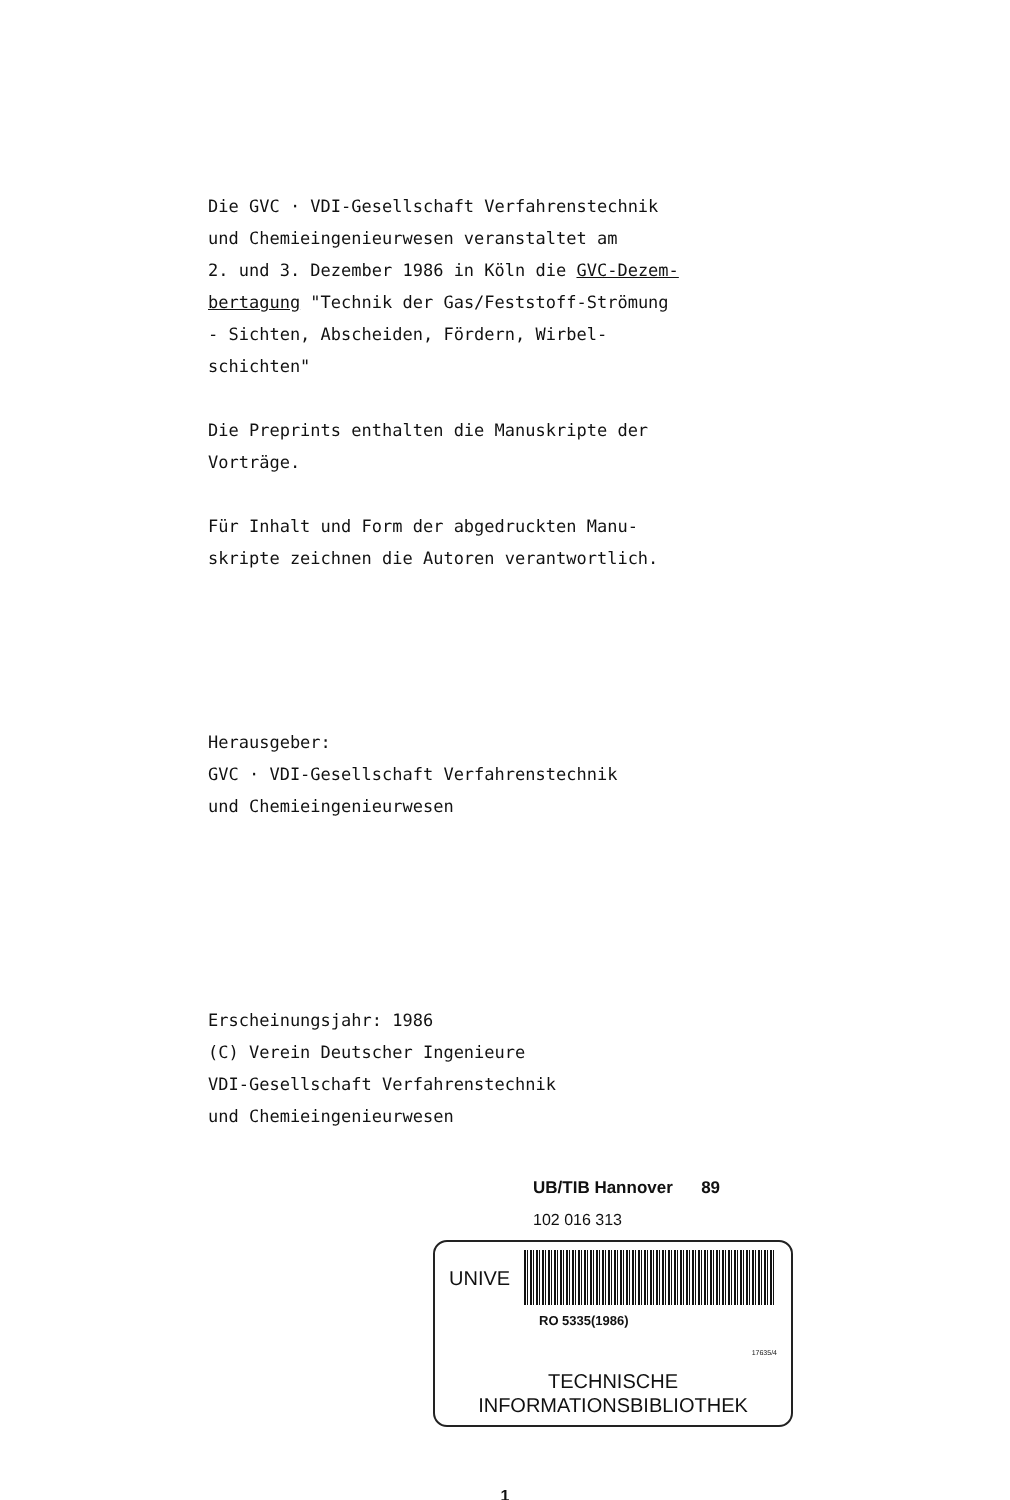Die GVC · VDI-Gesellschaft Verfahrenstechnik
und Chemieingenieurwesen veranstaltet am
2. und 3. Dezember 1986 in Köln die GVC-Dezem-
bertagung "Technik der Gas/Feststoff-Strömung
- Sichten, Abscheiden, Fördern, Wirbel-
schichten"
Die Preprints enthalten die Manuskripte der
Vorträge.
Für Inhalt und Form der abgedruckten Manu-
skripte zeichnen die Autoren verantwortlich.
Herausgeber:
GVC · VDI-Gesellschaft Verfahrenstechnik
und Chemieingenieurwesen
Erscheinungsjahr: 1986
(C) Verein Deutscher Ingenieure
VDI-Gesellschaft Verfahrenstechnik
und Chemieingenieurwesen
UB/TIB Hannover 89
102 016 313
UNIVE
RO 5335(1986)
17635/4
TECHNISCHE
INFORMATIONSBIBLIOTHEK
1